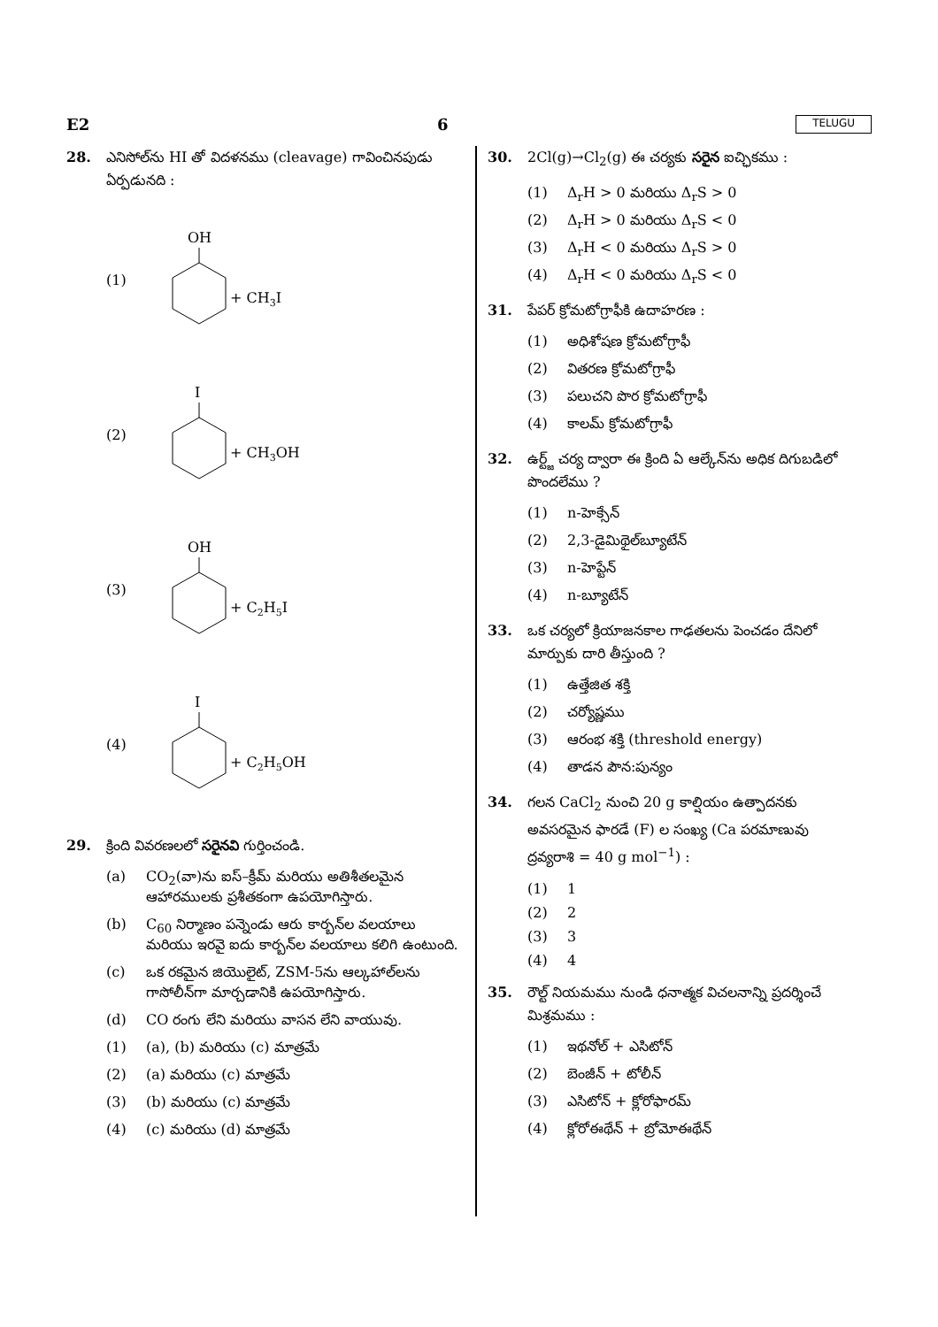E2 6 TELUGU
28. ఎనిసోల్‌ను HI తో విదళనము (cleavage) గావించినపుడు ఏర్పడునది :
(1)
OH
+ CH3I
(2)
I
+ CH3OH
(3)
OH
+ C2H5I
(4)
I
+ C2H5OH
29. క్రింది వివరణలలో సరైనవి గుర్తించండి.
(a) CO<sub>2</sub>(వా)ను ఐస్–క్రీమ్ మరియు అతిశీతలమైన ఆహారములకు ప్రశీతకంగా ఉపయోగిస్తారు.
(b) C<sub>60</sub> నిర్మాణం పన్నెండు ఆరు కార్బన్‌ల వలయాలు మరియు ఇరవై ఐదు కార్బన్‌ల వలయాలు కలిగి ఉంటుంది.
(c) ఒక రకమైన జియొలైట్, ZSM-5ను ఆల్కహాల్‌లను గాసోలీన్‌గా మార్చడానికి ఉపయోగిస్తారు.
(d) CO రంగు లేని మరియు వాసన లేని వాయువు.
(1) (a), (b) మరియు (c) మాత్రమే
(2) (a) మరియు (c) మాత్రమే
(3) (b) మరియు (c) మాత్రమే
(4) (c) మరియు (d) మాత్రమే
30. 2Cl(g)→Cl<sub>2</sub>(g) ఈ చర్యకు సరైన ఐచ్ఛికము :
(1) Δ<sub>r</sub>H > 0 మరియు Δ<sub>r</sub>S > 0
(2) Δ<sub>r</sub>H > 0 మరియు Δ<sub>r</sub>S < 0
(3) Δ<sub>r</sub>H < 0 మరియు Δ<sub>r</sub>S > 0
(4) Δ<sub>r</sub>H < 0 మరియు Δ<sub>r</sub>S < 0
31. పేపర్ క్రోమటోగ్రాఫీకి ఉదాహరణ :
(1) అధిశోషణ క్రోమటోగ్రాఫీ
(2) వితరణ క్రోమటోగ్రాఫీ
(3) పలుచని పొర క్రోమటోగ్రాఫీ
(4) కాలమ్ క్రోమటోగ్రాఫీ
32. ఉర్ట్జ్ చర్య ద్వారా ఈ క్రింది ఏ ఆల్కేన్‌ను అధిక దిగుబడిలో పొందలేము ?
(1) n-హెక్సేన్
(2) 2,3-డైమిథైల్‌బ్యూటేన్
(3) n-హెప్టేన్
(4) n-బ్యూటేన్
33. ఒక చర్యలో క్రియాజనకాల గాఢతలను పెంచడం దేనిలో మార్పుకు దారి తీస్తుంది ?
(1) ఉత్తేజిత శక్తి
(2) చర్యోష్ణము
(3) ఆరంభ శక్తి (threshold energy)
(4) తాడన పౌన:పున్యం
34. గలన CaCl<sub>2</sub> నుంచి 20 g కాల్షియం ఉత్పాదనకు అవసరమైన ఫారడే (F) ల సంఖ్య (Ca పరమాణువు ద్రవ్యరాశి = 40 g mol<sup>−1</sup>) :
(1) 1
(2) 2
(3) 3
(4) 4
35. రౌల్ట్ నియమము నుండి ధనాత్మక విచలనాన్ని ప్రదర్శించే మిశ్రమము :
(1) ఇథనోల్ + ఎసిటోన్
(2) బెంజీన్ + టోలీన్
(3) ఎసిటోన్ + క్లోరోఫారమ్
(4) క్లోరోఈథేన్ + బ్రోమోఈథేన్